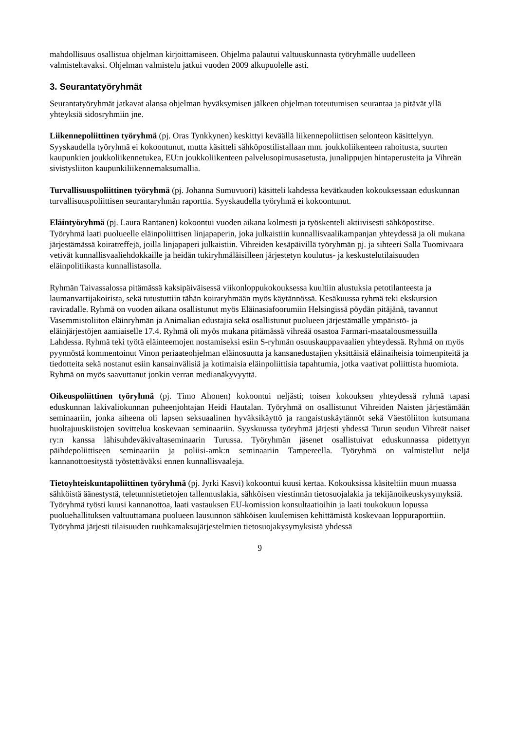mahdollisuus osallistua ohjelman kirjoittamiseen. Ohjelma palautui valtuuskunnasta työryhmälle uudelleen valmisteltavaksi. Ohjelman valmistelu jatkui vuoden 2009 alkupuolelle asti.
3. Seurantatyöryhmät
Seurantatyöryhmät jatkavat alansa ohjelman hyväksymisen jälkeen ohjelman toteutumisen seurantaa ja pitävät yllä yhteyksiä sidosryhmiin jne.
Liikennepoliittinen työryhmä (pj. Oras Tynkkynen) keskittyi keväällä liikennepoliittisen selonteon käsittelyyn. Syyskaudella työryhmä ei kokoontunut, mutta käsitteli sähköpostilistallaan mm. joukkoliikenteen rahoitusta, suurten kaupunkien joukkoliikennetukea, EU:n joukkoliikenteen palvelusopimusasetusta, junalippujen hintaperusteita ja Vihreän sivistysliiton kaupunkiliikennemaksumallia.
Turvallisuuspoliittinen työryhmä (pj. Johanna Sumuvuori) käsitteli kahdessa kevätkauden kokouksessaan eduskunnan turvallisuuspoliittisen seurantaryhmän raporttia. Syyskaudella työryhmä ei kokoontunut.
Eläintyöryhmä (pj. Laura Rantanen) kokoontui vuoden aikana kolmesti ja työskenteli aktiivisesti sähköpostitse. Työryhmä laati puolueelle eläinpoliittisen linjapaperin, joka julkaistiin kunnallisvaalikampanjan yhteydessä ja oli mukana järjestämässä koiratreffejä, joilla linjapaperi julkaistiin. Vihreiden kesäpäivillä työryhmän pj. ja sihteeri Salla Tuomivaara vetivät kunnallisvaaliehdokkaille ja heidän tukiryhmäläisilleen järjestetyn koulutus- ja keskustelutilaisuuden eläinpolitiikasta kunnallistasolla.
Ryhmän Taivassalossa pitämässä kaksipäiväisessä viikonloppukokouksessa kuultiin alustuksia petotilanteesta ja laumanvartijakoirista, sekä tutustuttiin tähän koiraryhmään myös käytännössä. Kesäkuussa ryhmä teki ekskursion raviradalle. Ryhmä on vuoden aikana osallistunut myös Eläinasiafoorumiin Helsingissä pöydän pitäjänä, tavannut Vasemmistoliiton eläinryhmän ja Animalian edustajia sekä osallistunut puolueen järjestämälle ympäristö- ja eläinjärjestöjen aamiaiselle 17.4. Ryhmä oli myös mukana pitämässä vihreää osastoa Farmari-maatalousmessuilla Lahdessa. Ryhmä teki työtä eläinteemojen nostamiseksi esiin S-ryhmän osuuskauppavaalien yhteydessä. Ryhmä on myös pyynnöstä kommentoinut Vinon periaateohjelman eläinosuutta ja kansanedustajien yksittäisiä eläinaiheisia toimenpiteitä ja tiedotteita sekä nostanut esiin kansainvälisiä ja kotimaisia eläinpoliittisia tapahtumia, jotka vaativat poliittista huomiota. Ryhmä on myös saavuttanut jonkin verran medianäkyvyyttä.
Oikeuspoliittinen työryhmä (pj. Timo Ahonen) kokoontui neljästi; toisen kokouksen yhteydessä ryhmä tapasi eduskunnan lakivaliokunnan puheenjohtajan Heidi Hautalan. Työryhmä on osallistunut Vihreiden Naisten järjestämään seminaariin, jonka aiheena oli lapsen seksuaalinen hyväksikäyttö ja rangaistuskäytännöt sekä Väestöliiton kutsumana huoltajuuskiistojen sovittelua koskevaan seminaariin. Syyskuussa työryhmä järjesti yhdessä Turun seudun Vihreät naiset ry:n kanssa lähisuhdeväkivaltaseminaarin Turussa. Työryhmän jäsenet osallistuivat eduskunnassa pidettyyn päihdepoliittiseen seminaariin ja poliisi-amk:n seminaariin Tampereella. Työryhmä on valmistellut neljä kannanottoesitystä työstettäväksi ennen kunnallisvaaleja.
Tietoyhteiskuntapoliittinen työryhmä (pj. Jyrki Kasvi) kokoontui kuusi kertaa. Kokouksissa käsiteltiin muun muassa sähköistä äänestystä, teletunnistetietojen tallennuslakia, sähköisen viestinnän tietosuojalakia ja tekijänoikeuskysymyksiä. Työryhmä työsti kuusi kannanottoa, laati vastauksen EU-komission konsultaatioihin ja laati toukokuun lopussa puoluehallituksen valtuuttamana puolueen lausunnon sähköisen kuulemisen kehittämistä koskevaan loppuraporttiin. Työryhmä järjesti tilaisuuden ruuhkamaksujärjestelmien tietosuojakysymyksistä yhdessä
9